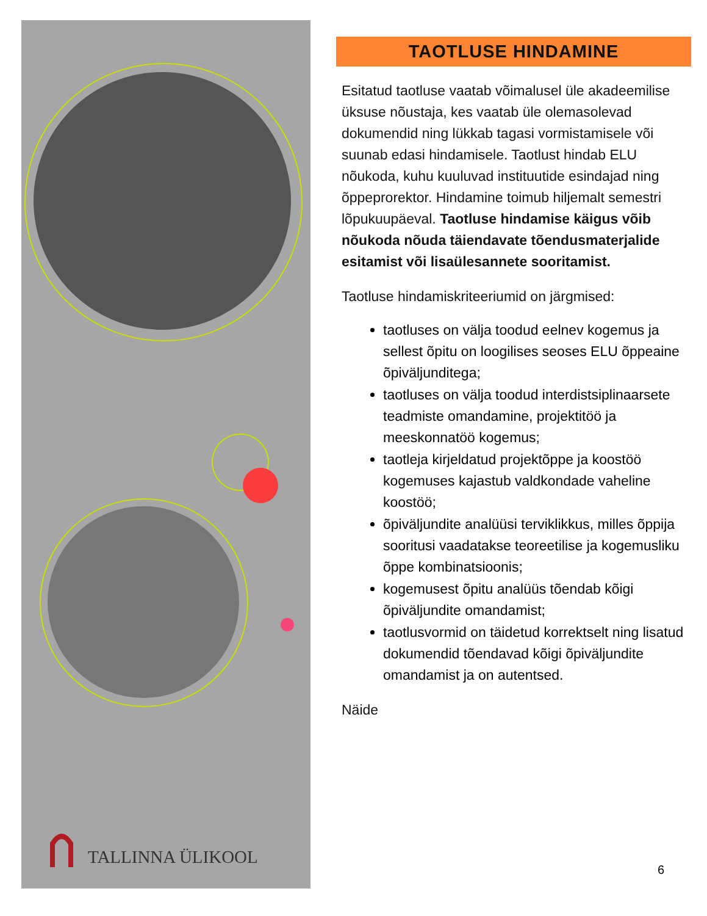TALLINNA ÜLIKOOL
TAOTLUSE HINDAMINE
Esitatud taotluse vaatab võimalusel üle akadeemilise üksuse nõustaja, kes vaatab üle olemasolevad dokumendid ning lükkab tagasi vormistamisele või suunab edasi hindamisele. Taotlust hindab ELU nõukoda, kuhu kuuluvad instituutide esindajad ning õppeprorektor. Hindamine toimub hiljemalt semestri lõpukuupäeval. Taotluse hindamise käigus võib nõukoda nõuda täiendavate tõendusmaterjalide esitamist või lisaülesannete sooritamist.
Taotluse hindamiskriteeriumid on järgmised:
taotluses on välja toodud eelnev kogemus ja sellest õpitu on loogilises seoses ELU õppeaine õpiväljunditega;
taotluses on välja toodud interdistsiplinaarsete teadmiste omandamine, projektitöö ja meeskonnatöö kogemus;
taotleja kirjeldatud projektõppe ja koostöö kogemuses kajastub valdkondade vaheline koostöö;
õpiväljundite analüüsi terviklikkus, milles õppija sooritusi vaadatakse teoreetilise ja kogemusliku õppe kombinatsioonis;
kogemusest õpitu analüüs tõendab kõigi õpiväljundite omandamist;
taotlusvormid on täidetud korrektselt ning lisatud dokumendid tõendavad kõigi õpiväljundite omandamist ja on autentsed.
Näide
6